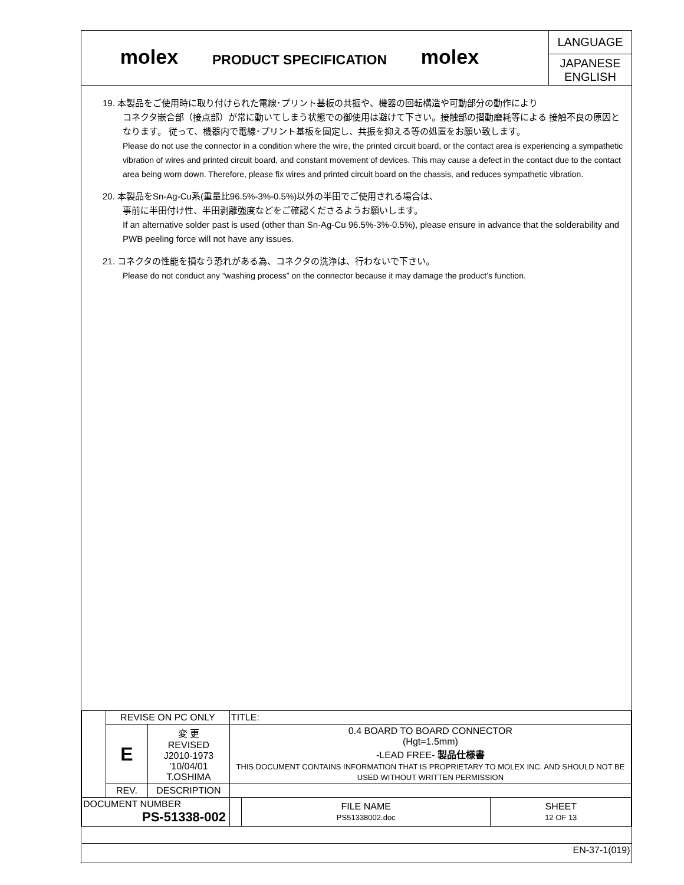molex
PRODUCT SPECIFICATION
molex
LANGUAGE
JAPANESE
ENGLISH
19. 本製品をご使用時に取り付けられた電線･プリント基板の共振や、機器の回転構造や可動部分の動作により
コネクタ嵌合部（接点部）が常に動いてしまう状態での御使用は避けて下さい。接触部の摺動磨耗等による 接触不良の原因となります。 従って、機器内で電線･プリント基板を固定し、共振を抑える等の処置をお願い致します。
Please do not use the connector in a condition where the wire, the printed circuit board, or the contact area is experiencing a sympathetic vibration of wires and printed circuit board, and constant movement of devices. This may cause a defect in the contact due to the contact area being worn down. Therefore, please fix wires and printed circuit board on the chassis, and reduces sympathetic vibration.
20. 本製品をSn-Ag-Cu系(重量比96.5%-3%-0.5%)以外の半田でご使用される場合は、
事前に半田付け性、半田剥離強度などをご確認くださるようお願いします。
If an alternative solder past is used (other than Sn-Ag-Cu 96.5%-3%-0.5%), please ensure in advance that the solderability and PWB peeling force will not have any issues.
21. コネクタの性能を損なう恐れがある為、コネクタの洗浄は、行わないで下さい。
Please do not conduct any “washing process” on the connector because it may damage the product’s function.
| | REVISE ON PC ONLY | | TITLE: | | |
| | E | 変 更 REVISED J2010-1973 '10/04/01 T.OSHIMA | 0.4 BOARD TO BOARD CONNECTOR (Hgt=1.5mm) -LEAD FREE- 製品仕様書 THIS DOCUMENT CONTAINS INFORMATION THAT IS PROPRIETARY TO MOLEX INC. AND SHOULD NOT BE USED WITHOUT WRITTEN PERMISSION | | |
| | REV. | DESCRIPTION | | | |
| DOCUMENT NUMBER PS-51338-002 | | | | FILE NAME PS51338002.doc | SHEET 12 OF 13 |
| EN-37-1(019) | | | | | |